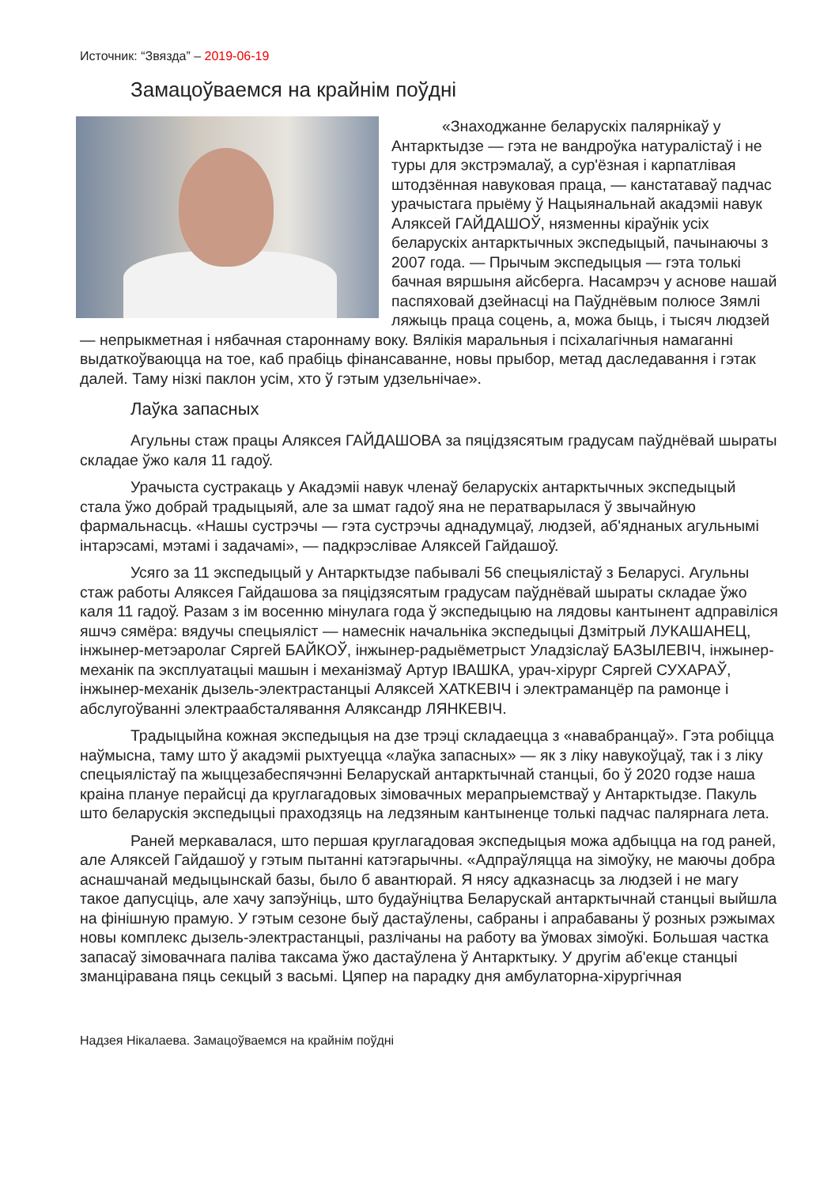Источник: “Звязда” – 2019-06-19
Замацоўваемся на крайнім поўдні
«Знаходжанне беларускіх палярнікаў у Антарктыдзе — гэта не вандроўка натуралістаў і не туры для экстрэмалаў, а сур'ёзная і карпатлівая штодзённая навуковая праца, — канстатаваў падчас урачыстага прыёму ў Нацыянальнай акадэміі навук Аляксей ГАЙДАШОЎ, нязменны кіраўнік усіх беларускіх антарктычных экспедыцый, пачынаючы з 2007 года. — Прычым экспедыцыя — гэта толькі бачная вяршыня айсберга. Насамрэч у аснове нашай паспяховай дзейнасці на Паўднёвым полюсе Зямлі ляжыць праца соцень, а, можа быць, і тысяч людзей — непрыкметная і нябачная староннаму воку. Вялікія маральныя і псіхалагічныя намаганні выдаткоўваюцца на тое, каб прабіць фінансаванне, новы прыбор, метад даследавання і гэтак далей. Таму нізкі паклон усім, хто ў гэтым удзельнічае».
Лаўка запасных
Агульны стаж працы Аляксея ГАЙДАШОВА за пяцідзясятым градусам паўднёвай шыраты складае ўжо каля 11 гадоў.
Урачыста сустракаць у Акадэміі навук членаў беларускіх антарктычных экспедыцый стала ўжо добрай традыцыяй, але за шмат гадоў яна не ператварылася ў звычайную фармальнасць. «Нашы сустрэчы — гэта сустрэчы аднадумцаў, людзей, аб'яднаных агульнымі інтарэсамі, мэтамі і задачамі», — падкрэслівае Аляксей Гайдашоў.
Усяго за 11 экспедыцый у Антарктыдзе пабывалі 56 спецыялістаў з Беларусі. Агульны стаж работы Аляксея Гайдашова за пяцідзясятым градусам паўднёвай шыраты складае ўжо каля 11 гадоў. Разам з ім восенню мінулага года ў экспедыцыю на лядовы кантынент адправіліся яшчэ сямёра: вядучы спецыяліст — намеснік начальніка экспедыцыі Дзмітрый ЛУКАШАНЕЦ, інжынер-метэаролаг Сяргей БАЙКОЎ, інжынер-радыёметрыст Уладзіслаў БАЗЫЛЕВІЧ, інжынер-механік па эксплуатацыі машын і механізмаў Артур ІВАШКА, урач-хірург Сяргей СУХАРАЎ, інжынер-механік дызель-электрастанцыі Аляксей ХАТКЕВІЧ і электраманцёр па рамонце і абслугоўванні электраабсталявання Аляксандр ЛЯНКЕВІЧ.
Традыцыйна кожная экспедыцыя на дзе трэці складаецца з «навабранцаў». Гэта робіцца наўмысна, таму што ў акадэміі рыхтуецца «лаўка запасных» — як з ліку навукоўцаў, так і з ліку спецыялістаў па жыццезабеспячэнні Беларускай антарктычнай станцыі, бо ў 2020 годзе наша краіна плануе перайсці да круглагадовых зімовачных мерапрыемстваў у Антарктыдзе. Пакуль што беларускія экспедыцыі праходзяць на ледзяным кантыненце толькі падчас палярнага лета.
Раней меркавалася, што першая круглагадовая экспедыцыя можа адбыцца на год раней, але Аляксей Гайдашоў у гэтым пытанні катэгарычны. «Адпраўляцца на зімоўку, не маючы добра аснашчанай медыцынскай базы, было б авантюрай. Я нясу адказнасць за людзей і не магу такое дапусціць, але хачу запэўніць, што будаўніцтва Беларускай антарктычнай станцыі выйшла на фінішную прамую. У гэтым сезоне быў дастаўлены, сабраны і апрабаваны ў розных рэжымах новы комплекс дызель-электрастанцыі, разлічаны на работу ва ўмовах зімоўкі. Большая частка запасаў зімовачнага паліва таксама ўжо дастаўлена ў Антарктыку. У другім аб'екце станцыі зманціравана пяць секцый з васьмі. Цяпер на парадку дня амбулаторна-хірургічная
Надзея Нікалаева. Замацоўваемся на крайнім поўдні